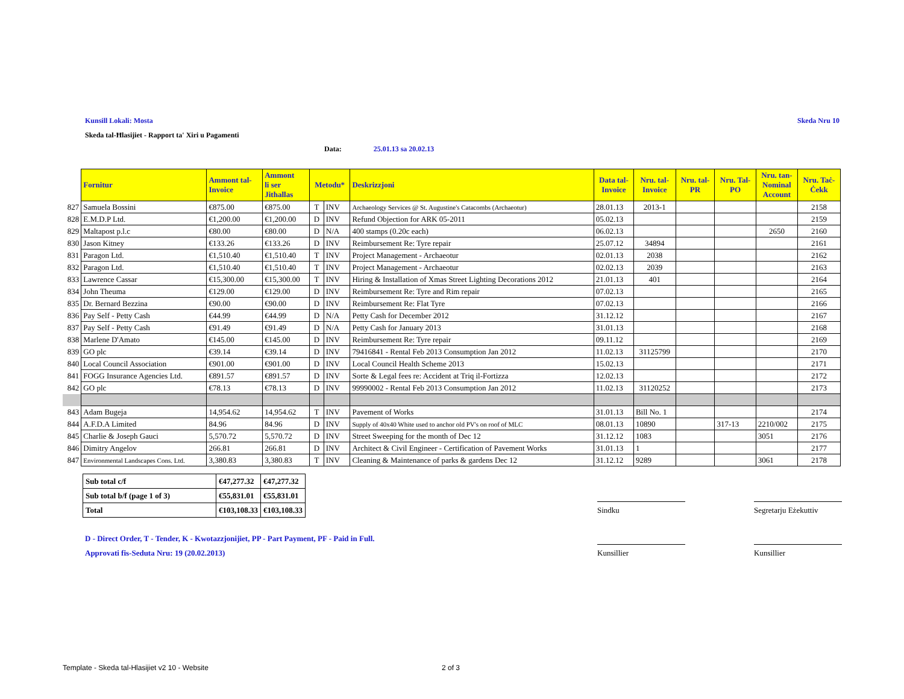Kunsill Lokali: Mosta Skeda Nru 10
Skeda tal-Ħlasijiet - Rapport ta' Xiri u Pagamenti
Data: 25.01.13 sa 20.02.13
| | Fornitur | Ammont tal- Invoice | Ammont li ser Jithallas | Metodu* | | Deskrizzjoni | Data tal- Invoice | Nru. tal- Invoice | Nru. tal- PR | Nru. Tal- PO | Nru. tan- Nominal Account | Nru. Taċ- Ċekk |
| --- | --- | --- | --- | --- | --- | --- | --- | --- | --- | --- | --- | --- |
| 827 | Samuela Bossini | €875.00 | €875.00 | T | INV | Archaeology Services @ St. Augustine's Catacombs (Archaeotur) | 28.01.13 | 2013-1 | | | | 2158 |
| 828 | E.M.D.P Ltd. | €1,200.00 | €1,200.00 | D | INV | Refund Objection for ARK 05-2011 | 05.02.13 | | | | | 2159 |
| 829 | Maltapost p.l.c | €80.00 | €80.00 | D | N/A | 400 stamps (0.20c each) | 06.02.13 | | | | 2650 | 2160 |
| 830 | Jason Kitney | €133.26 | €133.26 | D | INV | Reimbursement Re: Tyre repair | 25.07.12 | 34894 | | | | 2161 |
| 831 | Paragon Ltd. | €1,510.40 | €1,510.40 | T | INV | Project Management - Archaeotur | 02.01.13 | 2038 | | | | 2162 |
| 832 | Paragon Ltd. | €1,510.40 | €1,510.40 | T | INV | Project Management - Archaeotur | 02.02.13 | 2039 | | | | 2163 |
| 833 | Lawrence Cassar | €15,300.00 | €15,300.00 | T | INV | Hiring & Installation of Xmas Street Lighting Decorations 2012 | 21.01.13 | 401 | | | | 2164 |
| 834 | John Theuma | €129.00 | €129.00 | D | INV | Reimbursement Re: Tyre and Rim repair | 07.02.13 | | | | | 2165 |
| 835 | Dr. Bernard Bezzina | €90.00 | €90.00 | D | INV | Reimbursement Re: Flat Tyre | 07.02.13 | | | | | 2166 |
| 836 | Pay Self - Petty Cash | €44.99 | €44.99 | D | N/A | Petty Cash for December 2012 | 31.12.12 | | | | | 2167 |
| 837 | Pay Self - Petty Cash | €91.49 | €91.49 | D | N/A | Petty Cash for January 2013 | 31.01.13 | | | | | 2168 |
| 838 | Marlene D'Amato | €145.00 | €145.00 | D | INV | Reimbursement Re: Tyre repair | 09.11.12 | | | | | 2169 |
| 839 | GO plc | €39.14 | €39.14 | D | INV | 79416841 - Rental Feb 2013 Consumption Jan 2012 | 11.02.13 | 31125799 | | | | 2170 |
| 840 | Local Council Association | €901.00 | €901.00 | D | INV | Local Council Health Scheme 2013 | 15.02.13 | | | | | 2171 |
| 841 | FOGG Insurance Agencies Ltd. | €891.57 | €891.57 | D | INV | Sorte & Legal fees re: Accident at Triq il-Fortizza | 12.02.13 | | | | | 2172 |
| 842 | GO plc | €78.13 | €78.13 | D | INV | 99990002 - Rental Feb 2013 Consumption Jan 2012 | 11.02.13 | 31120252 | | | | 2173 |
| 843 | Adam Bugeja | 14,954.62 | 14,954.62 | T | INV | Pavement of Works | 31.01.13 | Bill No. 1 | | | | 2174 |
| 844 | A.F.D.A Limited | 84.96 | 84.96 | D | INV | Supply of 40x40 White used to anchor old PV's on roof of MLC | 08.01.13 | 10890 | | 317-13 | 2210/002 | 2175 |
| 845 | Charlie & Joseph Gauci | 5,570.72 | 5,570.72 | D | INV | Street Sweeping for the month of Dec 12 | 31.12.12 | 1083 | | | 3051 | 2176 |
| 846 | Dimitry Angelov | 266.81 | 266.81 | D | INV | Architect & Civil Engineer - Certification of Pavement Works | 31.01.13 | 1 | | | | 2177 |
| 847 | Environmental Landscapes Cons. Ltd. | 3,380.83 | 3,380.83 | T | INV | Cleaning & Maintenance of parks & gardens Dec 12 | 31.12.12 | 9289 | | | 3061 | 2178 |
| Sub total c/f | €47,277.32 | €47,277.32 |
| Sub total b/f (page 1 of 3) | €55,831.01 | €55,831.01 |
| Total | €103,108.33 | €103,108.33 |
Sindku
Segretarju Eżekuttiv
D - Direct Order, T - Tender, K - Kwotazzjonijiet, PP - Part Payment, PF - Paid in Full.
Approvati fis-Seduta Nru: 19 (20.02.2013)
Kunsillier Kunsillier
Template - Skeda tal-Hlasijiet v2 10 - Website
2 of 3